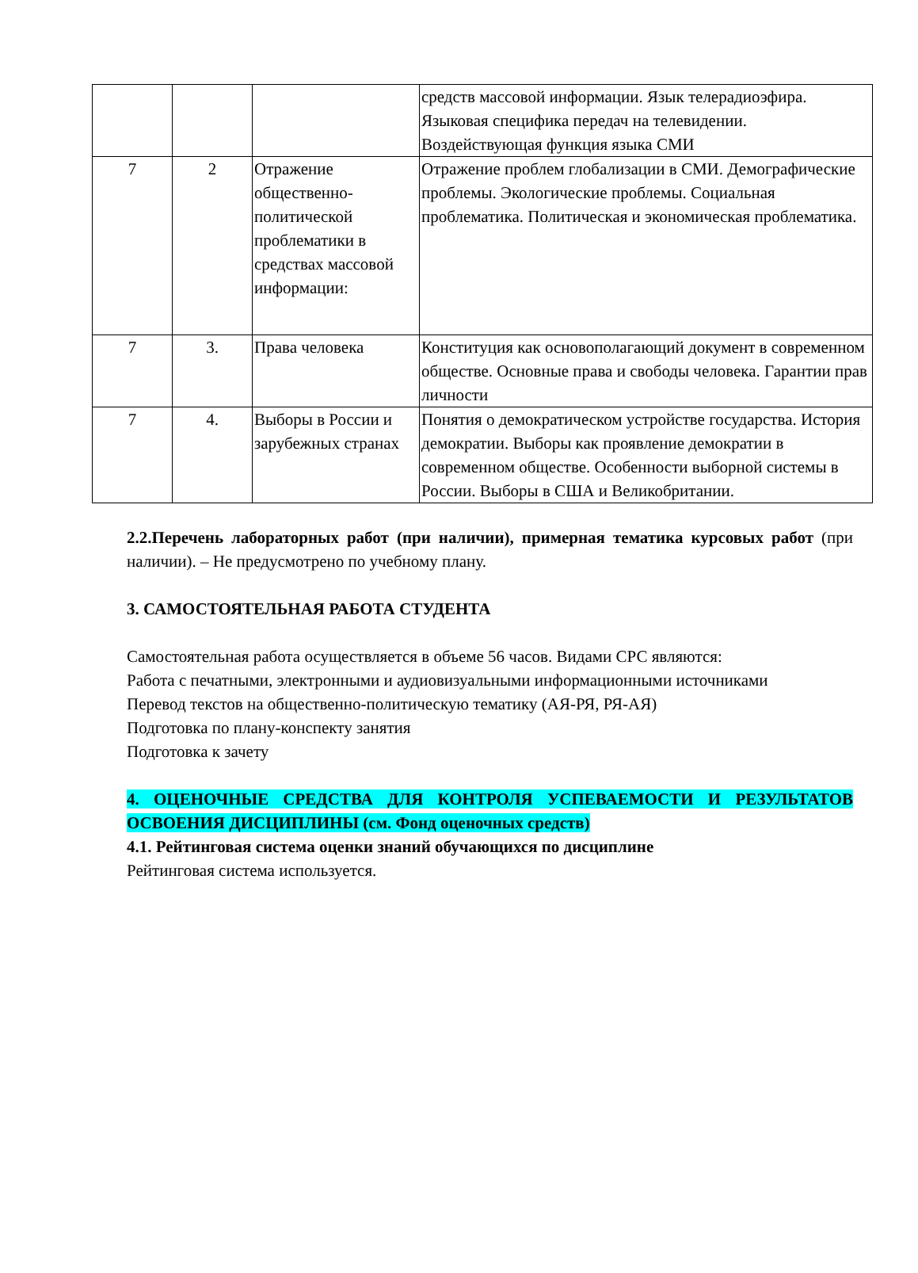| | | | средств массовой информации. Язык телерадиоэфира. Языковая специфика передач на телевидении. Воздействующая функция языка СМИ |
| 7 | 2 | Отражение общественно-политической проблематики в средствах массовой информации: | Отражение проблем глобализации в СМИ. Демографические проблемы. Экологические проблемы. Социальная проблематика. Политическая и экономическая проблематика. |
| 7 | 3. | Права человека | Конституция как основополагающий документ в современном обществе. Основные права и свободы человека. Гарантии прав личности |
| 7 | 4. | Выборы в России и зарубежных странах | Понятия о демократическом устройстве государства. История демократии. Выборы как проявление демократии в современном обществе. Особенности выборной системы в России. Выборы в США и Великобритании. |
2.2.Перечень лабораторных работ (при наличии), примерная тематика курсовых работ (при наличии). – Не предусмотрено по учебному плану.
3. САМОСТОЯТЕЛЬНАЯ РАБОТА СТУДЕНТА
Самостоятельная работа осуществляется в объеме 56 часов. Видами СРС являются:
Работа с печатными, электронными и аудиовизуальными информационными источниками
Перевод текстов на общественно-политическую тематику (АЯ-РЯ, РЯ-АЯ)
Подготовка по плану-конспекту занятия
Подготовка к зачету
4. ОЦЕНОЧНЫЕ СРЕДСТВА ДЛЯ КОНТРОЛЯ УСПЕВАЕМОСТИ И РЕЗУЛЬТАТОВ ОСВОЕНИЯ ДИСЦИПЛИНЫ (см. Фонд оценочных средств)
4.1. Рейтинговая система оценки знаний обучающихся по дисциплине
Рейтинговая система используется.